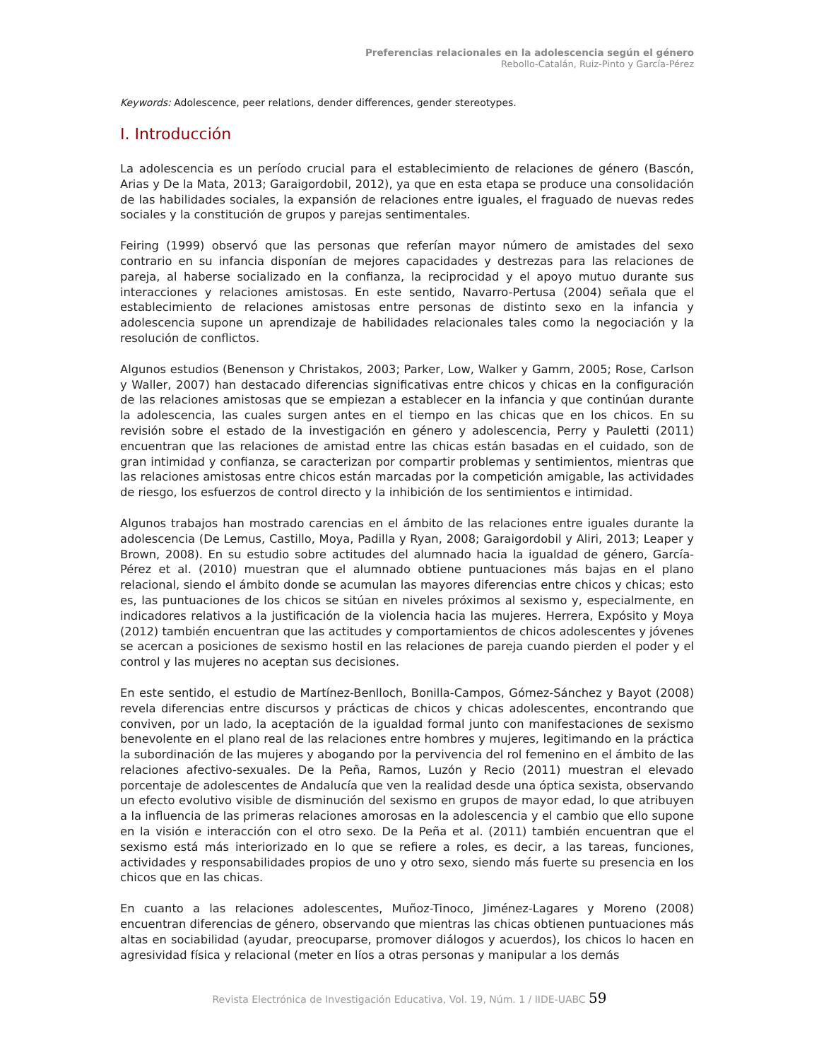Preferencias relacionales en la adolescencia según el género
Rebollo-Catalán, Ruiz-Pinto y García-Pérez
Keywords: Adolescence, peer relations, dender differences, gender stereotypes.
I. Introducción
La adolescencia es un período crucial para el establecimiento de relaciones de género (Bascón, Arias y De la Mata, 2013; Garaigordobil, 2012), ya que en esta etapa se produce una consolidación de las habilidades sociales, la expansión de relaciones entre iguales, el fraguado de nuevas redes sociales y la constitución de grupos y parejas sentimentales.
Feiring (1999) observó que las personas que referían mayor número de amistades del sexo contrario en su infancia disponían de mejores capacidades y destrezas para las relaciones de pareja, al haberse socializado en la confianza, la reciprocidad y el apoyo mutuo durante sus interacciones y relaciones amistosas. En este sentido, Navarro-Pertusa (2004) señala que el establecimiento de relaciones amistosas entre personas de distinto sexo en la infancia y adolescencia supone un aprendizaje de habilidades relacionales tales como la negociación y la resolución de conflictos.
Algunos estudios (Benenson y Christakos, 2003; Parker, Low, Walker y Gamm, 2005; Rose, Carlson y Waller, 2007) han destacado diferencias significativas entre chicos y chicas en la configuración de las relaciones amistosas que se empiezan a establecer en la infancia y que continúan durante la adolescencia, las cuales surgen antes en el tiempo en las chicas que en los chicos. En su revisión sobre el estado de la investigación en género y adolescencia, Perry y Pauletti (2011) encuentran que las relaciones de amistad entre las chicas están basadas en el cuidado, son de gran intimidad y confianza, se caracterizan por compartir problemas y sentimientos, mientras que las relaciones amistosas entre chicos están marcadas por la competición amigable, las actividades de riesgo, los esfuerzos de control directo y la inhibición de los sentimientos e intimidad.
Algunos trabajos han mostrado carencias en el ámbito de las relaciones entre iguales durante la adolescencia (De Lemus, Castillo, Moya, Padilla y Ryan, 2008; Garaigordobil y Aliri, 2013; Leaper y Brown, 2008). En su estudio sobre actitudes del alumnado hacia la igualdad de género, García-Pérez et al. (2010) muestran que el alumnado obtiene puntuaciones más bajas en el plano relacional, siendo el ámbito donde se acumulan las mayores diferencias entre chicos y chicas; esto es, las puntuaciones de los chicos se sitúan en niveles próximos al sexismo y, especialmente, en indicadores relativos a la justificación de la violencia hacia las mujeres. Herrera, Expósito y Moya (2012) también encuentran que las actitudes y comportamientos de chicos adolescentes y jóvenes se acercan a posiciones de sexismo hostil en las relaciones de pareja cuando pierden el poder y el control y las mujeres no aceptan sus decisiones.
En este sentido, el estudio de Martínez-Benlloch, Bonilla-Campos, Gómez-Sánchez y Bayot (2008) revela diferencias entre discursos y prácticas de chicos y chicas adolescentes, encontrando que conviven, por un lado, la aceptación de la igualdad formal junto con manifestaciones de sexismo benevolente en el plano real de las relaciones entre hombres y mujeres, legitimando en la práctica la subordinación de las mujeres y abogando por la pervivencia del rol femenino en el ámbito de las relaciones afectivo-sexuales. De la Peña, Ramos, Luzón y Recio (2011) muestran el elevado porcentaje de adolescentes de Andalucía que ven la realidad desde una óptica sexista, observando un efecto evolutivo visible de disminución del sexismo en grupos de mayor edad, lo que atribuyen a la influencia de las primeras relaciones amorosas en la adolescencia y el cambio que ello supone en la visión e interacción con el otro sexo. De la Peña et al. (2011) también encuentran que el sexismo está más interiorizado en lo que se refiere a roles, es decir, a las tareas, funciones, actividades y responsabilidades propios de uno y otro sexo, siendo más fuerte su presencia en los chicos que en las chicas.
En cuanto a las relaciones adolescentes, Muñoz-Tinoco, Jiménez-Lagares y Moreno (2008) encuentran diferencias de género, observando que mientras las chicas obtienen puntuaciones más altas en sociabilidad (ayudar, preocuparse, promover diálogos y acuerdos), los chicos lo hacen en agresividad física y relacional (meter en líos a otras personas y manipular a los demás
Revista Electrónica de Investigación Educativa, Vol. 19, Núm. 1 / IIDE-UABC 59